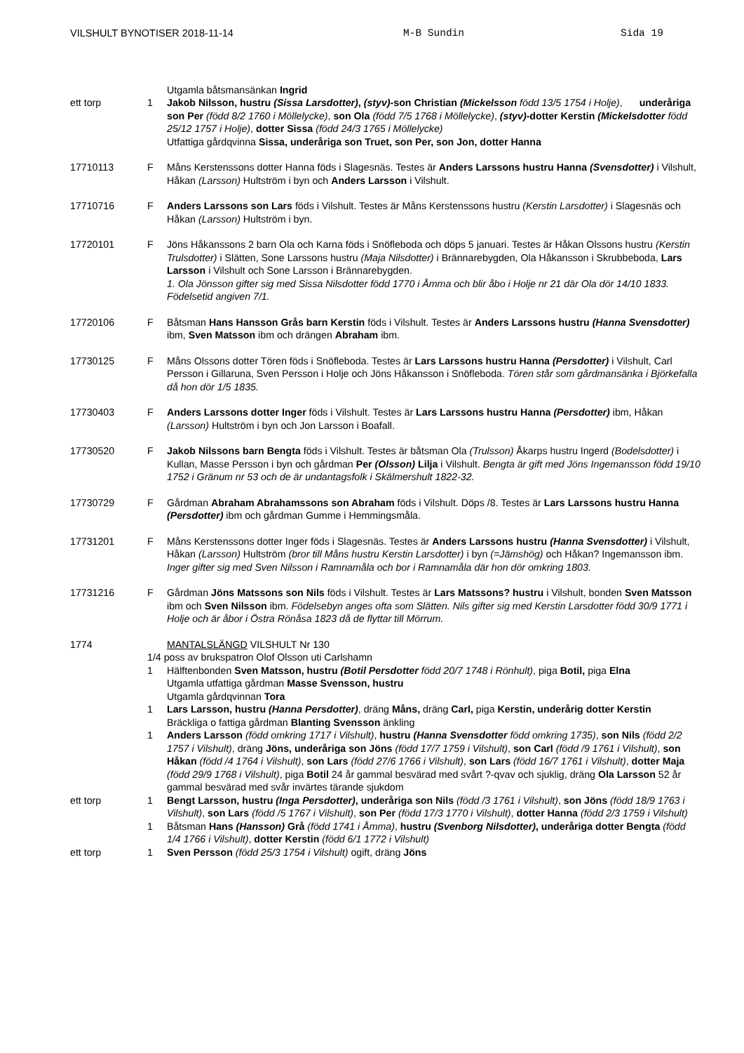VILSHULT BYNOTISER 2018-11-14 M-B Sundin Sida 19
Utgamla båtsmansänkan Ingrid
ett torp 1 Jakob Nilsson, hustru (Sissa Larsdotter), (styv)-son Christian (Mickelsson född 13/5 1754 i Holje), underåriga son Per (född 8/2 1760 i Möllelycke), son Ola (född 7/5 1768 i Möllelycke), (styv)-dotter Kerstin (Mickelsdotter född 25/12 1757 i Holje), dotter Sissa (född 24/3 1765 i Möllelycke)
Utfattiga gårdqvinna Sissa, underåriga son Truet, son Per, son Jon, dotter Hanna
17710113 F Måns Kerstenssons dotter Hanna föds i Slagesnäs. Testes är Anders Larssons hustru Hanna (Svensdotter) i Vilshult, Håkan (Larsson) Hultström i byn och Anders Larsson i Vilshult.
17710716 F Anders Larssons son Lars föds i Vilshult. Testes är Måns Kerstenssons hustru (Kerstin Larsdotter) i Slagesnäs och Håkan (Larsson) Hultström i byn.
17720101 F Jöns Håkanssons 2 barn Ola och Karna föds i Snöfleboda och döps 5 januari. Testes är Håkan Olssons hustru (Kerstin Trulsdotter) i Slätten, Sone Larssons hustru (Maja Nilsdotter) i Brännarebygden, Ola Håkansson i Skrubbeboda, Lars Larsson i Vilshult och Sone Larsson i Brännarebygden.
1. Ola Jönsson gifter sig med Sissa Nilsdotter född 1770 i Åmma och blir åbo i Holje nr 21 där Ola dör 14/10 1833. Födelsetid angiven 7/1.
17720106 F Båtsman Hans Hansson Grås barn Kerstin föds i Vilshult. Testes är Anders Larssons hustru (Hanna Svensdotter) ibm, Sven Matsson ibm och drängen Abraham ibm.
17730125 F Måns Olssons dotter Tören föds i Snöfleboda. Testes är Lars Larssons hustru Hanna (Persdotter) i Vilshult, Carl Persson i Gillaruna, Sven Persson i Holje och Jöns Håkansson i Snöfleboda. Tören står som gårdmansänka i Björkefalla då hon dör 1/5 1835.
17730403 F Anders Larssons dotter Inger föds i Vilshult. Testes är Lars Larssons hustru Hanna (Persdotter) ibm, Håkan (Larsson) Hultström i byn och Jon Larsson i Boafall.
17730520 F Jakob Nilssons barn Bengta föds i Vilshult. Testes är båtsman Ola (Trulsson) Åkarps hustru Ingerd (Bodelsdotter) i Kullan, Masse Persson i byn och gårdman Per (Olsson) Lilja i Vilshult. Bengta är gift med Jöns Ingemansson född 19/10 1752 i Gränum nr 53 och de är undantagsfolk i Skälmershult 1822-32.
17730729 F Gårdman Abraham Abrahamssons son Abraham föds i Vilshult. Döps /8. Testes är Lars Larssons hustru Hanna (Persdotter) ibm och gårdman Gumme i Hemmingsmåla.
17731201 F Måns Kerstenssons dotter Inger föds i Slagesnäs. Testes är Anders Larssons hustru (Hanna Svensdotter) i Vilshult, Håkan (Larsson) Hultström (bror till Måns hustru Kerstin Larsdotter) i byn (=Jämshög) och Håkan? Ingemansson ibm. Inger gifter sig med Sven Nilsson i Ramnamåla och bor i Ramnamåla där hon dör omkring 1803.
17731216 F Gårdman Jöns Matssons son Nils föds i Vilshult. Testes är Lars Matssons? hustru i Vilshult, bonden Sven Matsson ibm och Sven Nilsson ibm. Födelsebyn anges ofta som Slätten. Nils gifter sig med Kerstin Larsdotter född 30/9 1771 i Holje och är åbor i Östra Rönåsa 1823 då de flyttar till Mörrum.
1774 MANTALSLÄNGD VILSHULT Nr 130
1/4 poss av brukspatron Olof Olsson uti Carlshamn
1 Hälftenbonden Sven Matsson, hustru (Botil Persdotter född 20/7 1748 i Rönhult), piga Botil, piga Elna
Utgamla utfattiga gårdman Masse Svensson, hustru
Utgamla gårdqvinnan Tora
1 Lars Larsson, hustru (Hanna Persdotter), dräng Måns, dräng Carl, piga Kerstin, underårig dotter Kerstin
Bräckliga o fattiga gårdman Blanting Svensson änkling
1 Anders Larsson (född omkring 1717 i Vilshult), hustru (Hanna Svensdotter född omkring 1735), son Nils (född 2/2 1757 i Vilshult), dräng Jöns, underåriga son Jöns (född 17/7 1759 i Vilshult), son Carl (född /9 1761 i Vilshult), son Håkan (född /4 1764 i Vilshult), son Lars (född 27/6 1766 i Vilshult), son Lars (född 16/7 1761 i Vilshult), dotter Maja (född 29/9 1768 i Vilshult), piga Botil 24 år gammal besvärad med svårt ?-qvav och sjuklig, dräng Ola Larsson 52 år gammal besvärad med svår invärtes tärande sjukdom
ett torp 1 Bengt Larsson, hustru (Inga Persdotter), underåriga son Nils (född /3 1761 i Vilshult), son Jöns (född 18/9 1763 i Vilshult), son Lars (född /5 1767 i Vilshult), son Per (född 17/3 1770 i Vilshult), dotter Hanna (född 2/3 1759 i Vilshult)
1 Båtsman Hans (Hansson) Grå (född 1741 i Åmma), hustru (Svenborg Nilsdotter), underåriga dotter Bengta (född 1/4 1766 i Vilshult), dotter Kerstin (född 6/1 1772 i Vilshult)
ett torp 1 Sven Persson (född 25/3 1754 i Vilshult) ogift, dräng Jöns